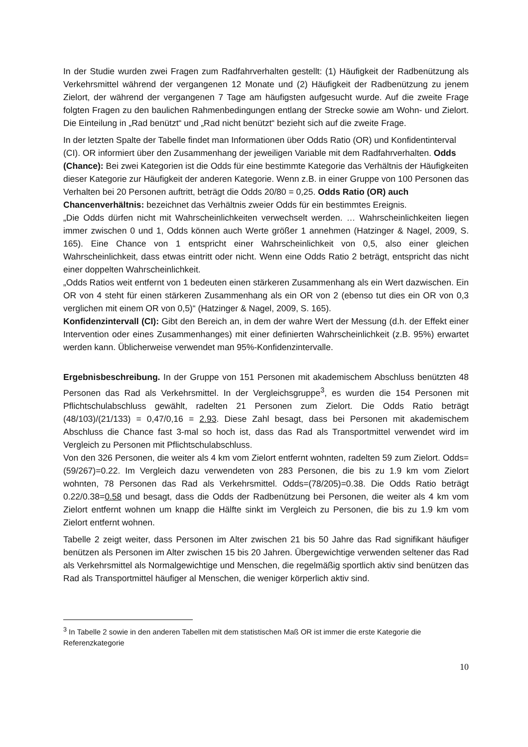In der Studie wurden zwei Fragen zum Radfahrverhalten gestellt: (1) Häufigkeit der Radbenützung als Verkehrsmittel während der vergangenen 12 Monate und (2) Häufigkeit der Radbenützung zu jenem Zielort, der während der vergangenen 7 Tage am häufigsten aufgesucht wurde. Auf die zweite Frage folgten Fragen zu den baulichen Rahmenbedingungen entlang der Strecke sowie am Wohn- und Zielort. Die Einteilung in „Rad benützt“ und „Rad nicht benützt“ bezieht sich auf die zweite Frage.
In der letzten Spalte der Tabelle findet man Informationen über Odds Ratio (OR) und Konfidentinterval (CI). OR informiert über den Zusammenhang der jeweiligen Variable mit dem Radfahrverhalten. Odds (Chance): Bei zwei Kategorien ist die Odds für eine bestimmte Kategorie das Verhältnis der Häufigkeiten dieser Kategorie zur Häufigkeit der anderen Kategorie. Wenn z.B. in einer Gruppe von 100 Personen das Verhalten bei 20 Personen auftritt, beträgt die Odds 20/80 = 0,25. Odds Ratio (OR) auch Chancenverhältnis: bezeichnet das Verhältnis zweier Odds für ein bestimmtes Ereignis.
„Die Odds dürfen nicht mit Wahrscheinlichkeiten verwechselt werden. … Wahrscheinlichkeiten liegen immer zwischen 0 und 1, Odds können auch Werte größer 1 annehmen (Hatzinger & Nagel, 2009, S. 165). Eine Chance von 1 entspricht einer Wahrscheinlichkeit von 0,5, also einer gleichen Wahrscheinlichkeit, dass etwas eintritt oder nicht. Wenn eine Odds Ratio 2 beträgt, entspricht das nicht einer doppelten Wahrscheinlichkeit.
„Odds Ratios weit entfernt von 1 bedeuten einen stärkeren Zusammenhang als ein Wert dazwischen. Ein OR von 4 steht für einen stärkeren Zusammenhang als ein OR von 2 (ebenso tut dies ein OR von 0,3 verglichen mit einem OR von 0,5)“ (Hatzinger & Nagel, 2009, S. 165).
Konfidenzintervall (CI): Gibt den Bereich an, in dem der wahre Wert der Messung (d.h. der Effekt einer Intervention oder eines Zusammenhanges) mit einer definierten Wahrscheinlichkeit (z.B. 95%) erwartet werden kann. Üblicherweise verwendet man 95%-Konfidenzintervalle.
Ergebnisbeschreibung. In der Gruppe von 151 Personen mit akademischem Abschluss benützten 48 Personen das Rad als Verkehrsmittel. In der Vergleichsgruppe<sup>3</sup>, es wurden die 154 Personen mit Pflichtschulabschluss gewählt, radelten 21 Personen zum Zielort. Die Odds Ratio beträgt (48/103)/(21/133) = 0,47/0,16 = 2.93. Diese Zahl besagt, dass bei Personen mit akademischem Abschluss die Chance fast 3-mal so hoch ist, dass das Rad als Transportmittel verwendet wird im Vergleich zu Personen mit Pflichtschulabschluss.
Von den 326 Personen, die weiter als 4 km vom Zielort entfernt wohnten, radelten 59 zum Zielort. Odds= (59/267)=0.22. Im Vergleich dazu verwendeten von 283 Personen, die bis zu 1.9 km vom Zielort wohnten, 78 Personen das Rad als Verkehrsmittel. Odds=(78/205)=0.38. Die Odds Ratio beträgt 0.22/0.38=0.58 und besagt, dass die Odds der Radbenützung bei Personen, die weiter als 4 km vom Zielort entfernt wohnen um knapp die Hälfte sinkt im Vergleich zu Personen, die bis zu 1.9 km vom Zielort entfernt wohnen.
Tabelle 2 zeigt weiter, dass Personen im Alter zwischen 21 bis 50 Jahre das Rad signifikant häufiger benützen als Personen im Alter zwischen 15 bis 20 Jahren. Übergewichtige verwenden seltener das Rad als Verkehrsmittel als Normalgewichtige und Menschen, die regelmäßig sportlich aktiv sind benützen das Rad als Transportmittel häufiger al Menschen, die weniger körperlich aktiv sind.
<sup>3</sup> In Tabelle 2 sowie in den anderen Tabellen mit dem statistischen Maß OR ist immer die erste Kategorie die Referenzkategorie
10